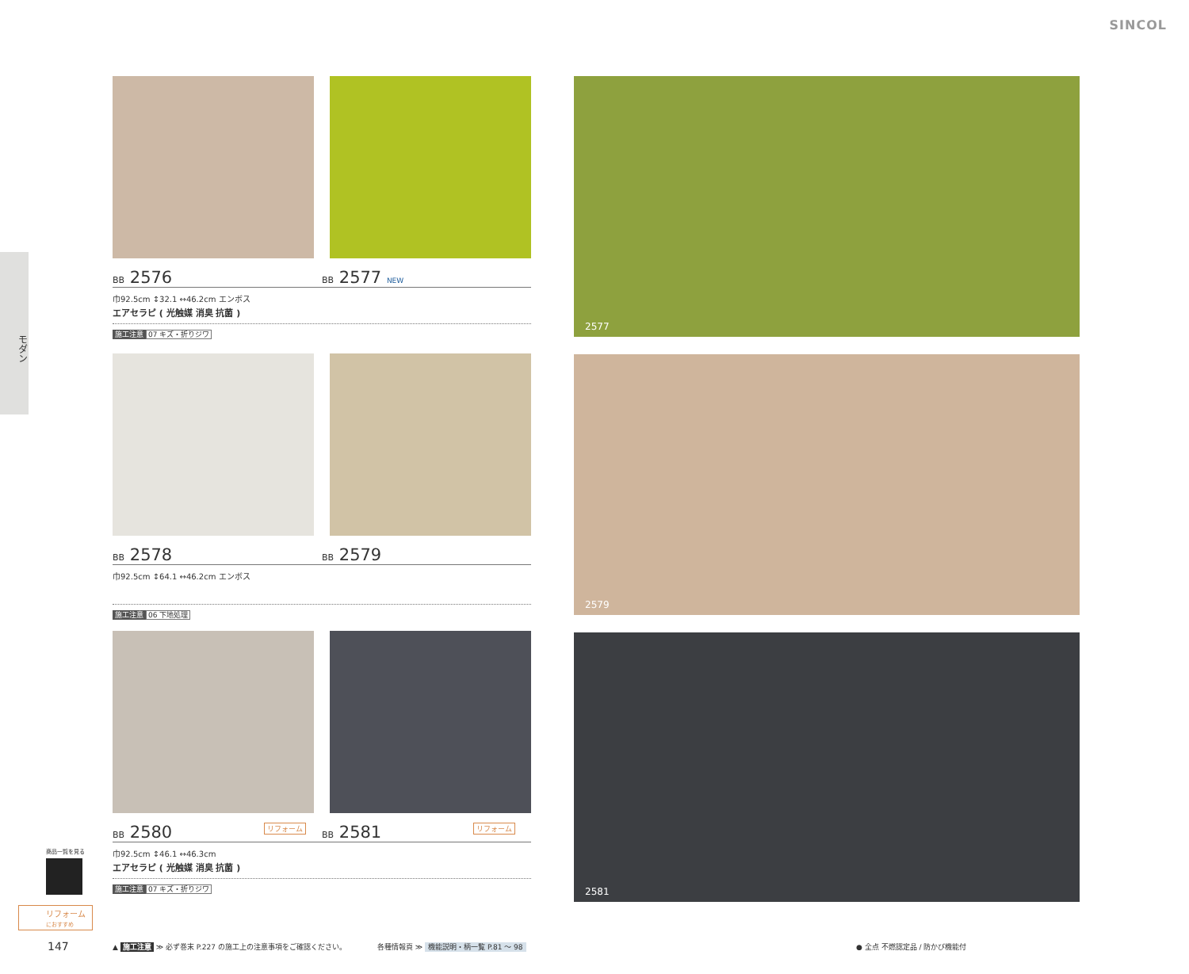SINCOL
モダン
BB 2576
BB 2577 NEW
巾92.5cm ↕32.1 ↔46.2cm エンボス
エアセラピ ( 光触媒 消臭 抗菌 )
施工注意 07 キズ・折りジワ
BB 2578
BB 2579
巾92.5cm ↕64.1 ↔46.2cm エンボス
施工注意 06 下地処理
BB 2580 リフォーム
BB 2581 リフォーム
巾92.5cm ↕46.1 ↔46.3cm
エアセラピ ( 光触媒 消臭 抗菌 )
施工注意 07 キズ・折りジワ
2577
2579
2581
商品一覧を見る
リフォーム
におすすめ
147
▲ 施工注意 ≫ 必ず巻末 P.227 の施工上の注意事項をご確認ください。
各種情報頁 ≫ 機能説明・柄一覧 P.81 ～ 98
● 全点 不燃認定品 / 防かび機能付